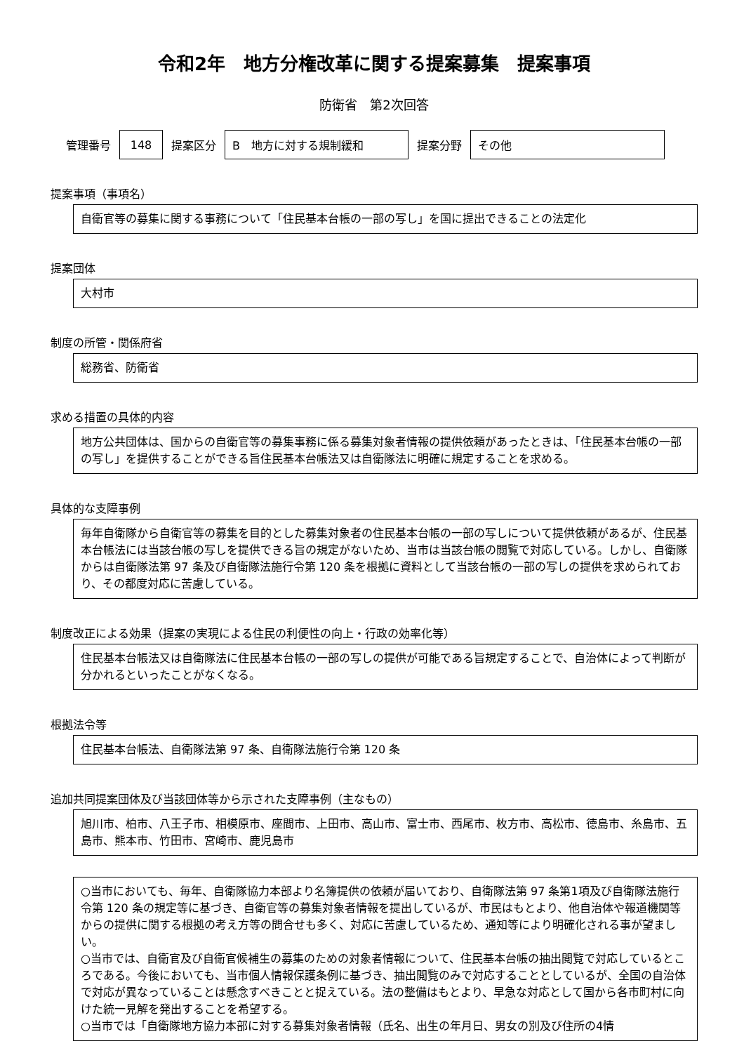令和2年　地方分権改革に関する提案募集　提案事項
防衛省　第2次回答
管理番号 148 提案区分 B　地方に対する規制緩和 提案分野 その他
提案事項（事項名）
自衛官等の募集に関する事務について「住民基本台帳の一部の写し」を国に提出できることの法定化
提案団体
大村市
制度の所管・関係府省
総務省、防衛省
求める措置の具体的内容
地方公共団体は、国からの自衛官等の募集事務に係る募集対象者情報の提供依頼があったときは、「住民基本台帳の一部の写し」を提供することができる旨住民基本台帳法又は自衛隊法に明確に規定することを求める。
具体的な支障事例
毎年自衛隊から自衛官等の募集を目的とした募集対象者の住民基本台帳の一部の写しについて提供依頼があるが、住民基本台帳法には当該台帳の写しを提供できる旨の規定がないため、当市は当該台帳の閲覧で対応している。しかし、自衛隊からは自衛隊法第 97 条及び自衛隊法施行令第 120 条を根拠に資料として当該台帳の一部の写しの提供を求められており、その都度対応に苦慮している。
制度改正による効果（提案の実現による住民の利便性の向上・行政の効率化等）
住民基本台帳法又は自衛隊法に住民基本台帳の一部の写しの提供が可能である旨規定することで、自治体によって判断が分かれるといったことがなくなる。
根拠法令等
住民基本台帳法、自衛隊法第 97 条、自衛隊法施行令第 120 条
追加共同提案団体及び当該団体等から示された支障事例（主なもの）
旭川市、柏市、八王子市、相模原市、座間市、上田市、高山市、富士市、西尾市、枚方市、高松市、徳島市、糸島市、五島市、熊本市、竹田市、宮崎市、鹿児島市
○当市においても、毎年、自衛隊協力本部より名簿提供の依頼が届いており、自衛隊法第 97 条第1項及び自衛隊法施行令第 120 条の規定等に基づき、自衛官等の募集対象者情報を提出しているが、市民はもとより、他自治体や報道機関等からの提供に関する根拠の考え方等の問合せも多く、対応に苦慮しているため、通知等により明確化される事が望ましい。
○当市では、自衛官及び自衛官候補生の募集のための対象者情報について、住民基本台帳の抽出閲覧で対応しているところである。今後においても、当市個人情報保護条例に基づき、抽出閲覧のみで対応することとしているが、全国の自治体で対応が異なっていることは懸念すべきことと捉えている。法の整備はもとより、早急な対応として国から各市町村に向けた統一見解を発出することを希望する。
○当市では「自衛隊地方協力本部に対する募集対象者情報（氏名、出生の年月日、男女の別及び住所の4情